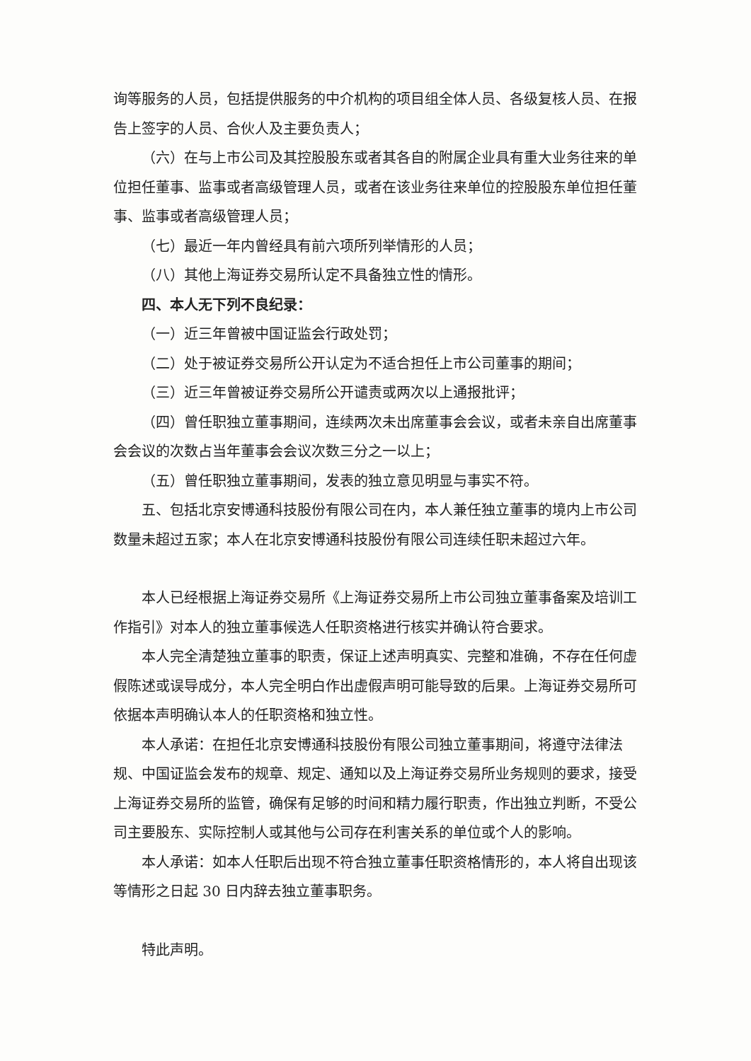询等服务的人员，包括提供服务的中介机构的项目组全体人员、各级复核人员、在报告上签字的人员、合伙人及主要负责人；
（六）在与上市公司及其控股股东或者其各自的附属企业具有重大业务往来的单位担任董事、监事或者高级管理人员，或者在该业务往来单位的控股股东单位担任董事、监事或者高级管理人员；
（七）最近一年内曾经具有前六项所列举情形的人员；
（八）其他上海证券交易所认定不具备独立性的情形。
四、本人无下列不良纪录：
（一）近三年曾被中国证监会行政处罚；
（二）处于被证券交易所公开认定为不适合担任上市公司董事的期间；
（三）近三年曾被证券交易所公开谴责或两次以上通报批评；
（四）曾任职独立董事期间，连续两次未出席董事会会议，或者未亲自出席董事会会议的次数占当年董事会会议次数三分之一以上；
（五）曾任职独立董事期间，发表的独立意见明显与事实不符。
五、包括北京安博通科技股份有限公司在内，本人兼任独立董事的境内上市公司数量未超过五家；本人在北京安博通科技股份有限公司连续任职未超过六年。
本人已经根据上海证券交易所《上海证券交易所上市公司独立董事备案及培训工作指引》对本人的独立董事候选人任职资格进行核实并确认符合要求。
本人完全清楚独立董事的职责，保证上述声明真实、完整和准确，不存在任何虚假陈述或误导成分，本人完全明白作出虚假声明可能导致的后果。上海证券交易所可依据本声明确认本人的任职资格和独立性。
本人承诺：在担任北京安博通科技股份有限公司独立董事期间，将遵守法律法规、中国证监会发布的规章、规定、通知以及上海证券交易所业务规则的要求，接受上海证券交易所的监管，确保有足够的时间和精力履行职责，作出独立判断，不受公司主要股东、实际控制人或其他与公司存在利害关系的单位或个人的影响。
本人承诺：如本人任职后出现不符合独立董事任职资格情形的，本人将自出现该等情形之日起 30 日内辞去独立董事职务。
特此声明。